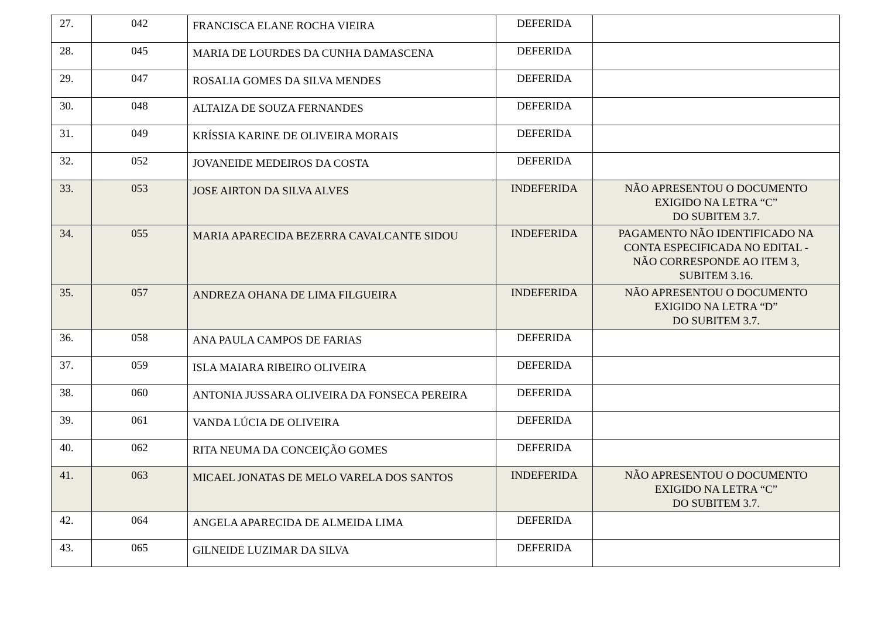| 27. | 042 | FRANCISCA ELANE ROCHA VIEIRA | DEFERIDA | |
| 28. | 045 | MARIA DE LOURDES DA CUNHA DAMASCENA | DEFERIDA | |
| 29. | 047 | ROSALIA GOMES DA SILVA MENDES | DEFERIDA | |
| 30. | 048 | ALTAIZA DE SOUZA FERNANDES | DEFERIDA | |
| 31. | 049 | KRÍSSIA KARINE DE OLIVEIRA MORAIS | DEFERIDA | |
| 32. | 052 | JOVANEIDE MEDEIROS DA COSTA | DEFERIDA | |
| 33. | 053 | JOSE AIRTON DA SILVA ALVES | INDEFERIDA | NÃO APRESENTOU O DOCUMENTO EXIGIDO NA LETRA “C” DO SUBITEM 3.7. |
| 34. | 055 | MARIA APARECIDA BEZERRA CAVALCANTE SIDOU | INDEFERIDA | PAGAMENTO NÃO IDENTIFICADO NA CONTA ESPECIFICADA NO EDITAL - NÃO CORRESPONDE AO ITEM 3, SUBITEM 3.16. |
| 35. | 057 | ANDREZA OHANA DE LIMA FILGUEIRA | INDEFERIDA | NÃO APRESENTOU O DOCUMENTO EXIGIDO NA LETRA “D” DO SUBITEM 3.7. |
| 36. | 058 | ANA PAULA CAMPOS DE FARIAS | DEFERIDA | |
| 37. | 059 | ISLA MAIARA RIBEIRO OLIVEIRA | DEFERIDA | |
| 38. | 060 | ANTONIA JUSSARA OLIVEIRA DA FONSECA PEREIRA | DEFERIDA | |
| 39. | 061 | VANDA LÚCIA DE OLIVEIRA | DEFERIDA | |
| 40. | 062 | RITA NEUMA DA CONCEIÇÃO GOMES | DEFERIDA | |
| 41. | 063 | MICAEL JONATAS DE MELO VARELA DOS SANTOS | INDEFERIDA | NÃO APRESENTOU O DOCUMENTO EXIGIDO NA LETRA “C” DO SUBITEM 3.7. |
| 42. | 064 | ANGELA APARECIDA DE ALMEIDA LIMA | DEFERIDA | |
| 43. | 065 | GILNEIDE LUZIMAR DA SILVA | DEFERIDA | |